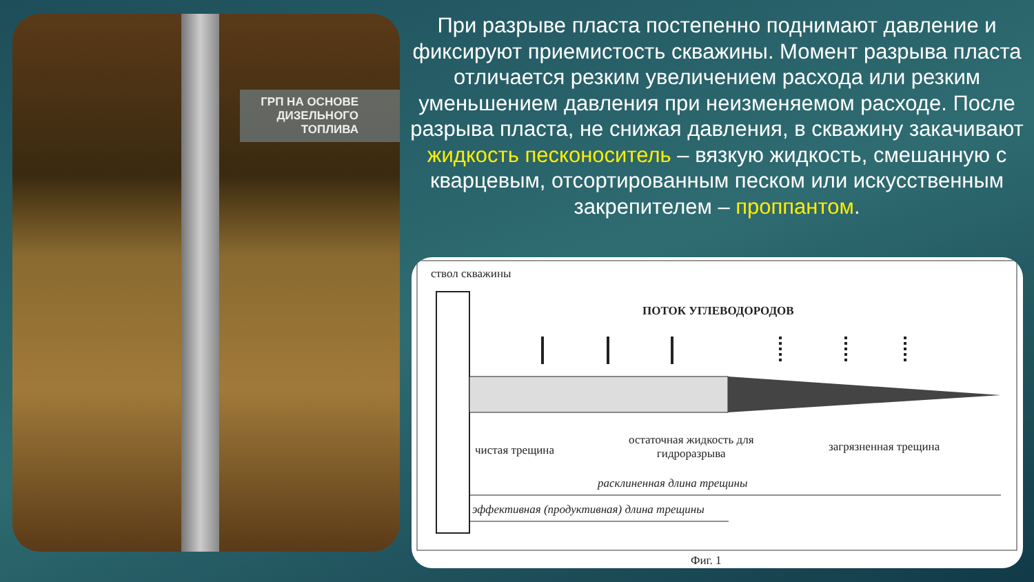ГРП НА ОСНОВЕ
ДИЗЕЛЬНОГО ТОПЛИВА
При разрыве пласта постепенно поднимают давление и фиксируют приемистость скважины. Момент разрыва пласта отличается резким увеличением расхода или резким уменьшением давления при неизменяемом расходе. После разрыва пласта, не снижая давления, в скважину закачивают жидкость песконоситель – вязкую жидкость, смешанную с кварцевым, отсортированным песком или искусственным закрепителем – проппантом.
ствол скважины
ПОТОК УГЛЕВОДОРОДОВ
чистая трещина
остаточная жидкость для
гидроразрыва
загрязненная трещина
расклиненная длина трещины
эффективная (продуктивная) длина трещины
Фиг. 1